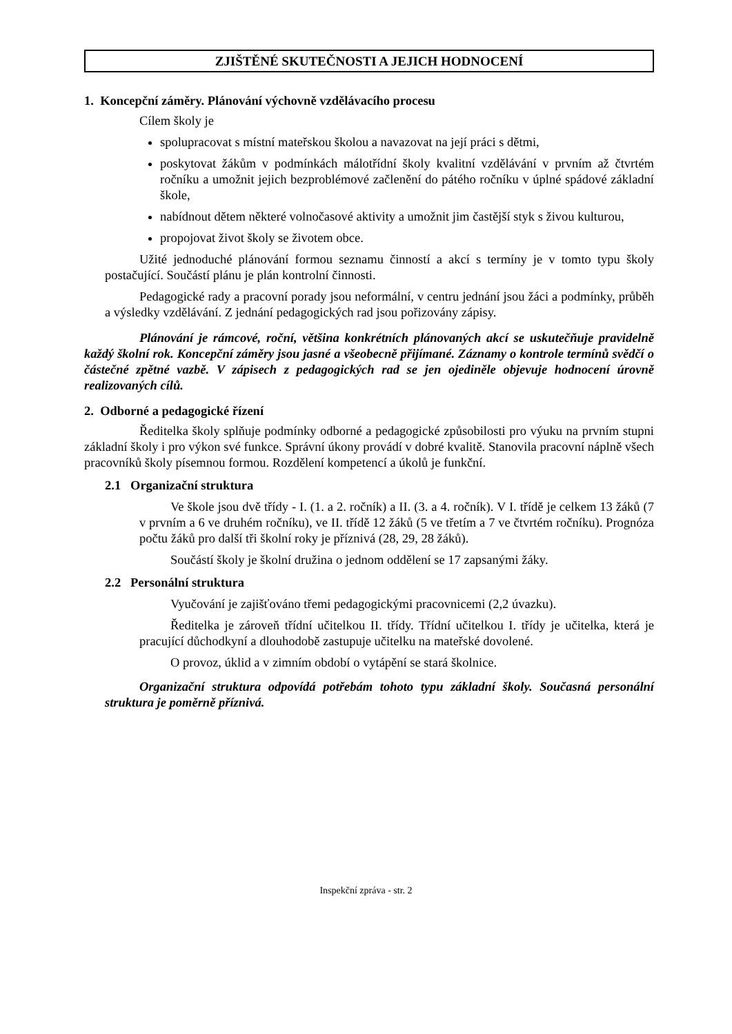ZJIŠTĚNÉ SKUTEČNOSTI A JEJICH HODNOCENÍ
1. Koncepční záměry. Plánování výchovně vzdělávacího procesu
Cílem školy je
spolupracovat s místní mateřskou školou a navazovat na její práci s dětmi,
poskytovat žákům v podmínkách málotřídní školy kvalitní vzdělávání v prvním až čtvrtém ročníku a umožnit jejich bezproblémové začlenění do pátého ročníku v úplné spádové základní škole,
nabídnout dětem některé volnočasové aktivity a umožnit jim častější styk s živou kulturou,
propojovat život školy se životem obce.
Užité jednoduché plánování formou seznamu činností a akcí s termíny je v tomto typu školy postačující. Součástí plánu je plán kontrolní činnosti.
Pedagogické rady a pracovní porady jsou neformální, v centru jednání jsou žáci a podmínky, průběh a výsledky vzdělávání. Z jednání pedagogických rad jsou pořizovány zápisy.
Plánování je rámcové, roční, většina konkrétních plánovaných akcí se uskutečňuje pravidelně každý školní rok. Koncepční záměry jsou jasné a všeobecně přijímané. Záznamy o kontrole termínů svědčí o částečné zpětné vazbě. V zápisech z pedagogických rad se jen ojediněle objevuje hodnocení úrovně realizovaných cílů.
2. Odborné a pedagogické řízení
Ředitelka školy splňuje podmínky odborné a pedagogické způsobilosti pro výuku na prvním stupni základní školy i pro výkon své funkce. Správní úkony provádí v dobré kvalitě. Stanovila pracovní náplně všech pracovníků školy písemnou formou. Rozdělení kompetencí a úkolů je funkční.
2.1 Organizační struktura
Ve škole jsou dvě třídy - I. (1. a 2. ročník) a II. (3. a 4. ročník). V I. třídě je celkem 13 žáků (7 v prvním a 6 ve druhém ročníku), ve II. třídě 12 žáků (5 ve třetím a 7 ve čtvrtém ročníku). Prognóza počtu žáků pro další tři školní roky je příznivá (28, 29, 28 žáků).
Součástí školy je školní družina o jednom oddělení se 17 zapsanými žáky.
2.2 Personální struktura
Vyučování je zajišťováno třemi pedagogickými pracovnicemi (2,2 úvazku).
Ředitelka je zároveň třídní učitelkou II. třídy. Třídní učitelkou I. třídy je učitelka, která je pracující důchodkyní a dlouhodobě zastupuje učitelku na mateřské dovolené.
O provoz, úklid a v zimním období o vytápění se stará školnice.
Organizační struktura odpovídá potřebám tohoto typu základní školy. Současná personální struktura je poměrně příznivá.
Inspekční zpráva - str. 2